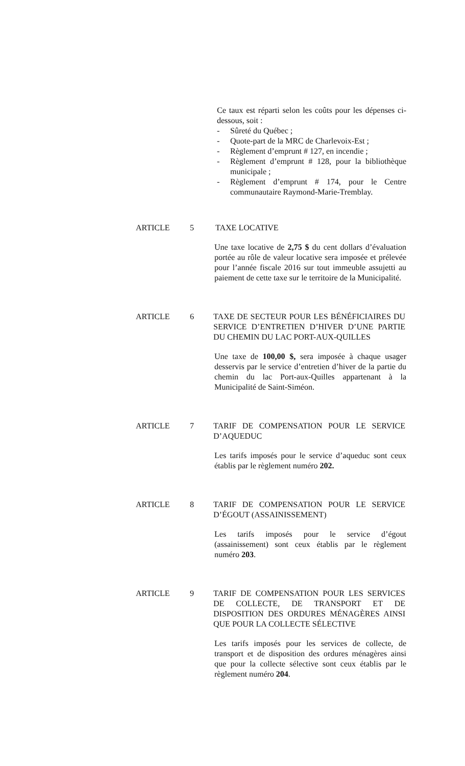Ce taux est réparti selon les coûts pour les dépenses ci-dessous, soit :
- Sûreté du Québec ;
- Quote-part de la MRC de Charlevoix-Est ;
- Règlement d’emprunt # 127, en incendie ;
- Règlement d’emprunt # 128, pour la bibliothèque municipale ;
- Règlement d’emprunt # 174, pour le Centre communautaire Raymond-Marie-Tremblay.
ARTICLE 5 TAXE LOCATIVE
Une taxe locative de 2,75 $ du cent dollars d’évaluation portée au rôle de valeur locative sera imposée et prélevée pour l’année fiscale 2016 sur tout immeuble assujetti au paiement de cette taxe sur le territoire de la Municipalité.
ARTICLE 6 TAXE DE SECTEUR POUR LES BÉNÉFICIAIRES DU SERVICE D’ENTRETIEN D’HIVER D’UNE PARTIE DU CHEMIN DU LAC PORT-AUX-QUILLES
Une taxe de 100,00 $, sera imposée à chaque usager desservis par le service d’entretien d’hiver de la partie du chemin du lac Port-aux-Quilles appartenant à la Municipalité de Saint-Siméon.
ARTICLE 7 TARIF DE COMPENSATION POUR LE SERVICE D’AQUEDUC
Les tarifs imposés pour le service d’aqueduc sont ceux établis par le règlement numéro 202.
ARTICLE 8 TARIF DE COMPENSATION POUR LE SERVICE D’ÉGOUT (ASSAINISSEMENT)
Les tarifs imposés pour le service d’égout (assainissement) sont ceux établis par le règlement numéro 203.
ARTICLE 9 TARIF DE COMPENSATION POUR LES SERVICES DE COLLECTE, DE TRANSPORT ET DE DISPOSITION DES ORDURES MÉNAGÈRES AINSI QUE POUR LA COLLECTE SÉLECTIVE
Les tarifs imposés pour les services de collecte, de transport et de disposition des ordures ménagères ainsi que pour la collecte sélective sont ceux établis par le règlement numéro 204.